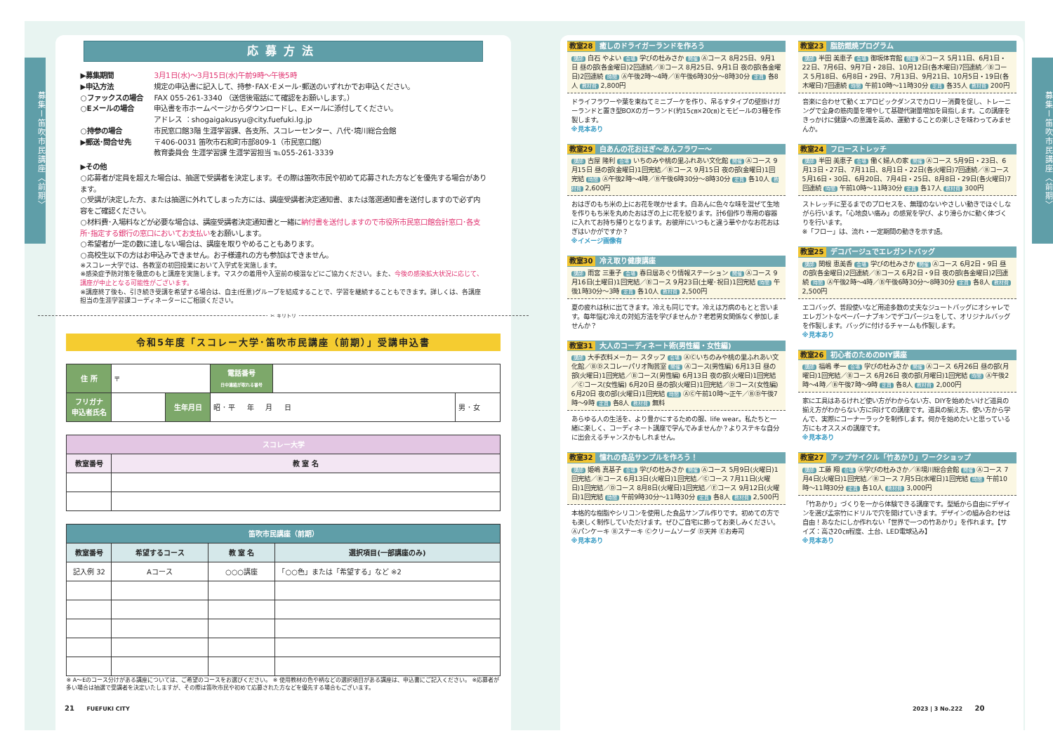募集ー笛吹市民講座〈前期〉
応募方法
▶募集期間 3月1日(水)～3月15日(水)午前9時～午後5時
▶申込方法 規定の申込書に記入して、持参･FAX･Eメール･郵送のいずれかでお申込ください。
○ファックスの場合 FAX 055-261-3340 （送信後電話にて確認をお願いします。）
○Eメールの場合 申込書を市ホームページからダウンロードし、Eメールに添付してください。
アドレス ：shogaigakusyu@city.fuefuki.lg.jp
○持参の場合 市民窓口館3階 生涯学習課、各支所、スコレーセンター、八代･境川総合会館
▶郵送･問合せ先 〒406-0031 笛吹市石和町市部809-1（市民窓口館）
教育委員会 生涯学習課 生涯学習担当 ℡055-261-3339
▶その他
○応募者が定員を超えた場合は、抽選で受講者を決定します。その際は笛吹市民や初めて応募された方などを優先する場合があります。
○受講が決定した方、または抽選に外れてしまった方には、講座受講者決定通知書、または落選通知書を送付しますので必ず内容をご確認ください。
○材料費･入場料などが必要な場合は、講座受講者決定通知書と一緒に納付書を送付しますので市役所市民窓口館会計窓口･各支所･指定する銀行の窓口においてお支払いをお願いします。
○希望者が一定の数に達しない場合は、講座を取りやめることもあります。
○高校生以下の方はお申込みできません。お子様連れの方も参加はできません。
※スコレー大学では、各教室の初回授業において入学式を実施します。
※感染症予防対策を徹底のもと講座を実施します。マスクの着用や入室前の検温などにご協力ください。また、今後の感染拡大状況に応じて、講座が中止となる可能性がございます。
※講座終了後も、引き続き受講を希望する場合は、自主(任意)グループを結成することで、学習を継続することもできます。詳しくは、各講座担当の生涯学習課コーディネーターにご相談ください。
✂ キリトリ
令和5年度「スコレー大学･笛吹市民講座（前期）」受講申込書
| 住 所 | 〒 | | 電話番号 日中連絡が取れる番号 | | |
| フリガナ 申込者氏名 | | 生年月日 | 昭 ･ 平 年 月 日 | | 男 ･ 女 |
| スコレー大学 | |
| --- | --- |
| 教室番号 | 教 室 名 |
| 笛吹市民講座（前期） | | | |
| --- | --- | --- | --- |
| 教室番号 | 希望するコース | 教 室 名 | 選択項目(一部講座のみ) |
| 記入例 32 | Aコース | ○○○講座 | 「○○色」または「希望する」など ※2 |
※ A～Eのコース分けがある講座については、ご希望のコースをお選びください。 ※ 使用教材の色や柄などの選択項目がある講座は、申込書にご記入ください。 ※応募者が多い場合は抽選で受講者を決定いたしますが、その際は笛吹市民や初めて応募された方などを優先する場合もございます。
教室28 癒しのドライガーランドを作ろう
講師 白石 やよい 会場 学びの杜みさか 開催 Ⓐコース 8月25日、9月1日 昼の部(各金曜日)2回連続／Ⓑコース 8月25日、9月1日 夜の部(各金曜日)2回連続 時間 Ⓐ午後2時～4時／Ⓑ午後6時30分～8時30分 定員 各8人 教材費 2,800円
ドライフラワーや葉を束ねてミニブーケを作り、吊るすタイプの壁掛けガーランドと置き型BOXのガーランド(約15㎝×20㎝)とモビールの3種を作製します。
※見本あり
教室29 白あんの花おはぎ～あんフラワー～
講師 古屋 隆利 会場 いちのみや桃の里ふれあい文化館 開催 Ⓐコース 9月15日 昼の部(金曜日)1回完結／Ⓑコース 9月15日 夜の部(金曜日)1回完結 時間 Ⓐ午後2時～4時／Ⓑ午後6時30分～8時30分 定員 各10人 教材費 2,600円
おはぎのもち米の上にお花を咲かせます。白あんに色々な味を混ぜて生地を作りもち米を丸めたおはぎの上に花を絞ります。計6個作り専用の容器に入れてお持ち帰りとなります。お彼岸にいつもと違う華やかなお花おはぎはいかがですか？
※イメージ画像有
教室30 冷え取り健康講座
講師 雨宮 三重子 会場 春日居あぐり情報ステーション 開催 Ⓐコース 9月16日(土曜日)1回完結／Ⓑコース 9月23日(土曜･祝日)1回完結 時間 午後1時30分～3時 定員 各10人 教材費 2,500円
夏の疲れは秋に出てきます。冷えも同じです。冷えは万病のもとと言います。毎年悩む冷えの対処方法を学びませんか？老若男女関係なく参加しませんか？
教室31 大人のコーディネート術(男性編・女性編)
講師 大手衣料メーカー スタッフ 会場 ⒶⒸいちのみや桃の里ふれあい文化館／ⒷⒹスコレーパリオ陶芸室 開催 Ⓐコース(男性編) 6月13日 昼の部(火曜日)1回完結／Ⓑコース(男性編) 6月13日 夜の部(火曜日)1回完結／Ⓒコース(女性編) 6月20日 昼の部(火曜日)1回完結／Ⓓコース(女性編) 6月20日 夜の部(火曜日)1回完結 時間 ⒶⒸ午前10時～正午／ⒷⒹ午後7時～9時 定員 各8人 教材費 無料
あらゆる人の生活を、より豊かにするための服、life wear。私たちと一緒に楽しく、コーディネート講座で学んでみませんか？よりステキな自分に出会えるチャンスかもしれません。
教室32 憧れの食品サンプルを作ろう！
講師 姫嶋 真基子 会場 学びの杜みさか 開催 Ⓐコース 5月9日(火曜日)1回完結／Ⓑコース 6月13日(火曜日)1回完結／Ⓒコース 7月11日(火曜日)1回完結／Ⓓコース 8月8日(火曜日)1回完結／Ⓔコース 9月12日(火曜日)1回完結 時間 午前9時30分～11時30分 定員 各8人 教材費 2,500円
本格的な樹脂やシリコンを使用した食品サンプル作りです。初めての方でも楽しく制作していただけます。ぜひご自宅に飾ってお楽しみください。Ⓐパンケーキ Ⓑステーキ Ⓒクリームソーダ Ⓓ天丼 Ⓔお寿司
※見本あり
教室23 脂肪燃焼プログラム
講師 半田 美恵子 会場 御坂体育館 開催 Ⓐコース 5月11日、6月1日・22日、7月6日、9月7日・28日、10月12日(各木曜日)7回連続／Ⓑコース 5月18日、6月8日・29日、7月13日、9月21日、10月5日・19日(各木曜日)7回連続 時間 午前10時～11時30分 定員 各35人 教材費 200円
音楽に合わせて動くエアロビックダンスでカロリー消費を促し、トレーニングで全身の筋肉量を増やして基礎代謝量増加を目指します。この講座をきっかけに健康への意識を高め、運動することの楽しさを味わってみませんか。
教室24 フローストレッチ
講師 半田 美恵子 会場 働く婦人の家 開催 Ⓐコース 5月9日・23日、6月13日・27日、7月11日、8月1日・22日(各火曜日)7回連続／Ⓑコース 5月16日・30日、6月20日、7月4日・25日、8月8日・29日(各火曜日)7回連続 時間 午前10時～11時30分 定員 各17人 教材費 300円
ストレッチに至るまでのプロセスを、無理のないやさしい動きでほぐしながら行います。「心地良い痛み」の感覚を学び、より滑らかに動く体づくりを行います。
※「フロー」は、流れ・一定期間の動きを示す語。
教室25 デコパージュでエレガントバッグ
講師 関根 恵美香 会場 学びの杜みさか 開催 Ⓐコース 6月2日・9日 昼の部(各金曜日)2回連続／Ⓑコース 6月2日・9日 夜の部(各金曜日)2回連続 時間 Ⓐ午後2時～4時／Ⓑ午後6時30分～8時30分 定員 各8人 教材費 2,500円
エコバッグ、普段使いなど用途多数の丈夫なジュートバッグにオシャレでエレガントなペーパーナプキンでデコパージュをして、オリジナルバッグを作製します。バッグに付けるチャームも作製します。
※見本あり
教室26 初心者のためのDIY講座
講師 福嶋 孝一 会場 学びの杜みさか 開催 Ⓐコース 6月26日 昼の部(月曜日)1回完結／Ⓑコース 6月26日 夜の部(月曜日)1回完結 時間 Ⓐ午後2時～4時／Ⓑ午後7時～9時 定員 各8人 教材費 2,000円
家に工具はあるけれど使い方がわからない方、DIYを始めたいけど道具の揃え方がわからない方に向けての講座です。道具の揃え方、使い方から学んで、実際にコーナーラックを制作します。何かを始めたいと思っている方にもオススメの講座です。
※見本あり
教室27 アップサイクル「竹あかり」ワークショップ
講師 工藤 翔 会場 Ⓐ学びの杜みさか／Ⓑ境川総合会館 開催 Ⓐコース 7月4日(火曜日)1回完結／Ⓑコース 7月5日(水曜日)1回完結 時間 午前10時～11時30分 定員 各10人 教材費 3,000円
「竹あかり」づくりを一から体験できる講座です。型紙から自由にデザインを選び孟宗竹にドリルで穴を開けていきます。デザインの組み合わせは自由！あなたにしか作れない「世界で一つの竹あかり」を作れます。【サイズ：高さ20㎝程度、土台、LED電球込み】
※見本あり
募集ー笛吹市民講座〈前期〉
21 FUEFUKI CITY 2023 | 3 No.222 20